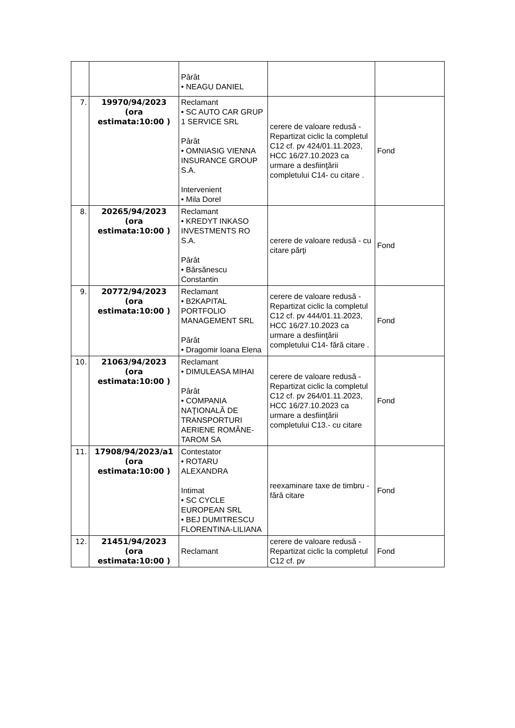| | | Pârât • NEAGU DANIEL | | |
| 7. | 19970/94/2023 (ora estimata:10:00 ) | Reclamant • SC AUTO CAR GRUP 1 SERVICE SRL Pârât • OMNIASIG VIENNA INSURANCE GROUP S.A. Intervenient • Mila Dorel | cerere de valoare redusă - Repartizat ciclic la completul C12 cf. pv 424/01.11.2023, HCC 16/27.10.2023 ca urmare a desfiinţării completului C14- cu citare . | Fond |
| 8. | 20265/94/2023 (ora estimata:10:00 ) | Reclamant • KREDYT INKASO INVESTMENTS RO S.A. Pârât • Bărsănescu Constantin | cerere de valoare redusă - cu citare părţi | Fond |
| 9. | 20772/94/2023 (ora estimata:10:00 ) | Reclamant • B2KAPITAL PORTFOLIO MANAGEMENT SRL Pârât • Dragomir Ioana Elena | cerere de valoare redusă - Repartizat ciclic la completul C12 cf. pv 444/01.11.2023, HCC 16/27.10.2023 ca urmare a desfiinţării completului C14- fără citare . | Fond |
| 10. | 21063/94/2023 (ora estimata:10:00 ) | Reclamant • DIMULEASA MIHAI Pârât • COMPANIA NAŢIONALĂ DE TRANSPORTURI AERIENE ROMÂNE-TAROM SA | cerere de valoare redusă - Repartizat ciclic la completul C12 cf. pv 264/01.11.2023, HCC 16/27.10.2023 ca urmare a desfiinţării completului C13.- cu citare | Fond |
| 11. | 17908/94/2023/a1 (ora estimata:10:00 ) | Contestator • ROTARU ALEXANDRA Intimat • SC CYCLE EUROPEAN SRL • BEJ DUMITRESCU FLORENTINA-LILIANA | reexaminare taxe de timbru - fără citare | Fond |
| 12. | 21451/94/2023 (ora estimata:10:00 ) | Reclamant | cerere de valoare redusă - Repartizat ciclic la completul C12 cf. pv | Fond |